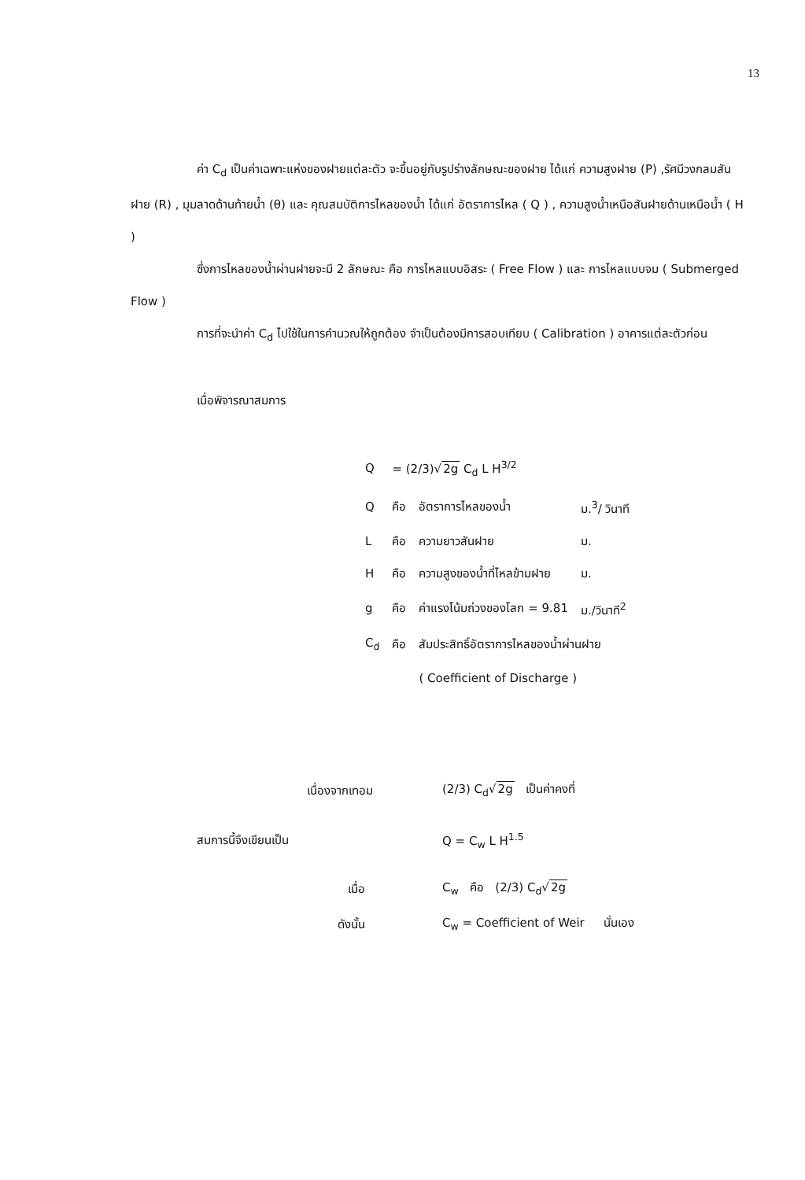13
ค่า C<sub>d</sub> เป็นค่าเฉพาะแห่งของฝายแต่ละตัว จะขึ้นอยู่กับรูปร่างลักษณะของฝาย ได้แก่ ความสูงฝาย (P) ,รัศมีวงกลมสันฝาย (R) , มุมลาดด้านท้ายน้ำ (θ) และ คุณสมบัติการไหลของน้ำ ได้แก่ อัตราการไหล ( Q ) , ความสูงน้ำเหนือสันฝายด้านเหนือน้ำ ( H )
ซึ่งการไหลของน้ำผ่านฝายจะมี 2 ลักษณะ คือ การไหลแบบอิสระ ( Free Flow ) และ การไหลแบบจม ( Submerged Flow )
การที่จะนำค่า C<sub>d</sub> ไปใช้ในการคำนวณให้ถูกต้อง จำเป็นต้องมีการสอบเทียบ ( Calibration ) อาคารแต่ละตัวก่อน
เมื่อพิจารณาสมการ
| Q | = (2/3)√ 2g C<sub>d</sub> L H<sup>3/2</sup> | | |
| Q | คือ | อัตราการไหลของน้ำ | ม.<sup>3</sup>/ วินาที |
| L | คือ | ความยาวสันฝาย | ม. |
| H | คือ | ความสูงของน้ำที่ไหลข้ามฝาย | ม. |
| g | คือ | ค่าแรงโน้มถ่วงของโลก = 9.81 | ม./วินาที<sup>2</sup> |
| C<sub>d</sub> | คือ | สัมประสิทธิ์อัตราการไหลของน้ำผ่านฝาย | |
| | | ( Coefficient of Discharge ) | |
| เนื่องจากเทอม | (2/3) C<sub>d</sub>√ 2g เป็นค่าคงที่ |
| สมการนี้จึงเขียนเป็น | Q = C<sub>w</sub> L H<sup>1.5</sup> |
| เมื่อ | C<sub>w</sub> คือ (2/3) C<sub>d</sub>√ 2g |
| ดังนั้น | C<sub>w</sub> = Coefficient of Weir นั่นเอง |